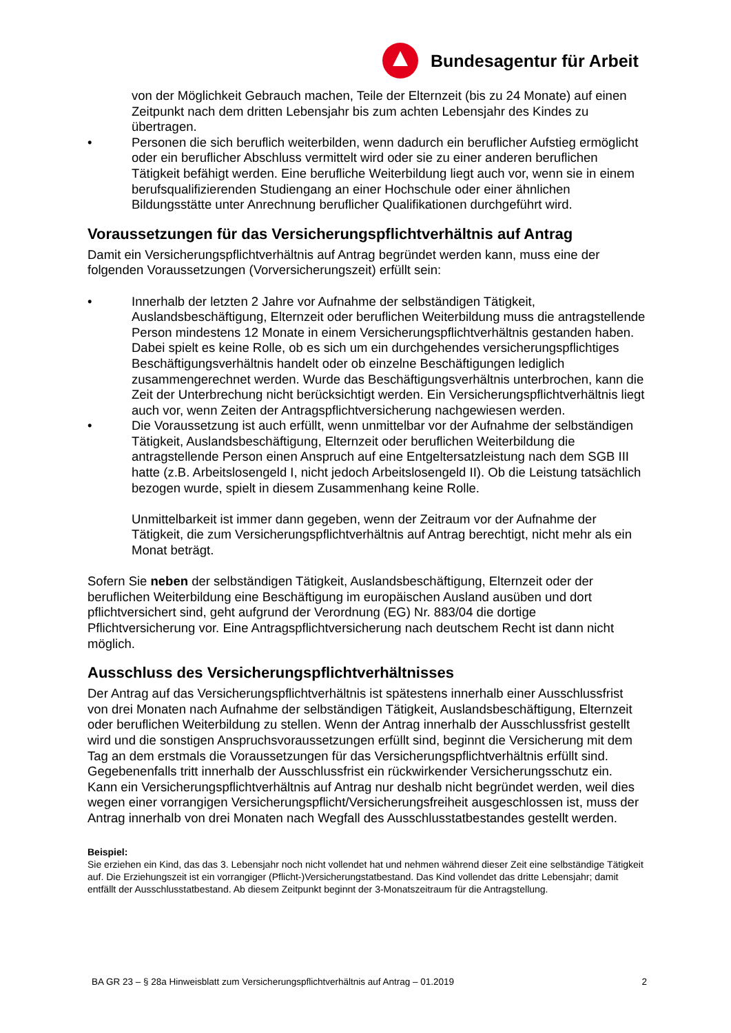Bundesagentur für Arbeit
von der Möglichkeit Gebrauch machen, Teile der Elternzeit (bis zu 24 Monate) auf einen Zeitpunkt nach dem dritten Lebensjahr bis zum achten Lebensjahr des Kindes zu übertragen.
• Personen die sich beruflich weiterbilden, wenn dadurch ein beruflicher Aufstieg ermöglicht oder ein beruflicher Abschluss vermittelt wird oder sie zu einer anderen beruflichen Tätigkeit befähigt werden. Eine berufliche Weiterbildung liegt auch vor, wenn sie in einem berufsqualifizierenden Studiengang an einer Hochschule oder einer ähnlichen Bildungsstätte unter Anrechnung beruflicher Qualifikationen durchgeführt wird.
Voraussetzungen für das Versicherungspflichtverhältnis auf Antrag
Damit ein Versicherungspflichtverhältnis auf Antrag begründet werden kann, muss eine der folgenden Voraussetzungen (Vorversicherungszeit) erfüllt sein:
• Innerhalb der letzten 2 Jahre vor Aufnahme der selbständigen Tätigkeit, Auslandsbeschäftigung, Elternzeit oder beruflichen Weiterbildung muss die antragstellende Person mindestens 12 Monate in einem Versicherungspflichtverhältnis gestanden haben. Dabei spielt es keine Rolle, ob es sich um ein durchgehendes versicherungspflichtiges Beschäftigungsverhältnis handelt oder ob einzelne Beschäftigungen lediglich zusammengerechnet werden. Wurde das Beschäftigungsverhältnis unterbrochen, kann die Zeit der Unterbrechung nicht berücksichtigt werden. Ein Versicherungspflichtverhältnis liegt auch vor, wenn Zeiten der Antragspflichtversicherung nachgewiesen werden.
• Die Voraussetzung ist auch erfüllt, wenn unmittelbar vor der Aufnahme der selbständigen Tätigkeit, Auslandsbeschäftigung, Elternzeit oder beruflichen Weiterbildung die antragstellende Person einen Anspruch auf eine Entgeltersatzleistung nach dem SGB III hatte (z.B. Arbeitslosengeld I, nicht jedoch Arbeitslosengeld II). Ob die Leistung tatsächlich bezogen wurde, spielt in diesem Zusammenhang keine Rolle.
Unmittelbarkeit ist immer dann gegeben, wenn der Zeitraum vor der Aufnahme der Tätigkeit, die zum Versicherungspflichtverhältnis auf Antrag berechtigt, nicht mehr als ein Monat beträgt.
Sofern Sie neben der selbständigen Tätigkeit, Auslandsbeschäftigung, Elternzeit oder der beruflichen Weiterbildung eine Beschäftigung im europäischen Ausland ausüben und dort pflichtversichert sind, geht aufgrund der Verordnung (EG) Nr. 883/04 die dortige Pflichtversicherung vor. Eine Antragspflichtversicherung nach deutschem Recht ist dann nicht möglich.
Ausschluss des Versicherungspflichtverhältnisses
Der Antrag auf das Versicherungspflichtverhältnis ist spätestens innerhalb einer Ausschlussfrist von drei Monaten nach Aufnahme der selbständigen Tätigkeit, Auslandsbeschäftigung, Elternzeit oder beruflichen Weiterbildung zu stellen. Wenn der Antrag innerhalb der Ausschlussfrist gestellt wird und die sonstigen Anspruchsvoraussetzungen erfüllt sind, beginnt die Versicherung mit dem Tag an dem erstmals die Voraussetzungen für das Versicherungspflichtverhältnis erfüllt sind. Gegebenenfalls tritt innerhalb der Ausschlussfrist ein rückwirkender Versicherungsschutz ein.
Kann ein Versicherungspflichtverhältnis auf Antrag nur deshalb nicht begründet werden, weil dies wegen einer vorrangigen Versicherungspflicht/Versicherungsfreiheit ausgeschlossen ist, muss der Antrag innerhalb von drei Monaten nach Wegfall des Ausschlusstatbestandes gestellt werden.
Beispiel:
Sie erziehen ein Kind, das das 3. Lebensjahr noch nicht vollendet hat und nehmen während dieser Zeit eine selbständige Tätigkeit auf. Die Erziehungszeit ist ein vorrangiger (Pflicht-)Versicherungstatbestand. Das Kind vollendet das dritte Lebensjahr; damit entfällt der Ausschlusstatbestand. Ab diesem Zeitpunkt beginnt der 3-Monatszeitraum für die Antragstellung.
BA GR 23 – § 28a Hinweisblatt zum Versicherungspflichtverhältnis auf Antrag – 01.2019 2